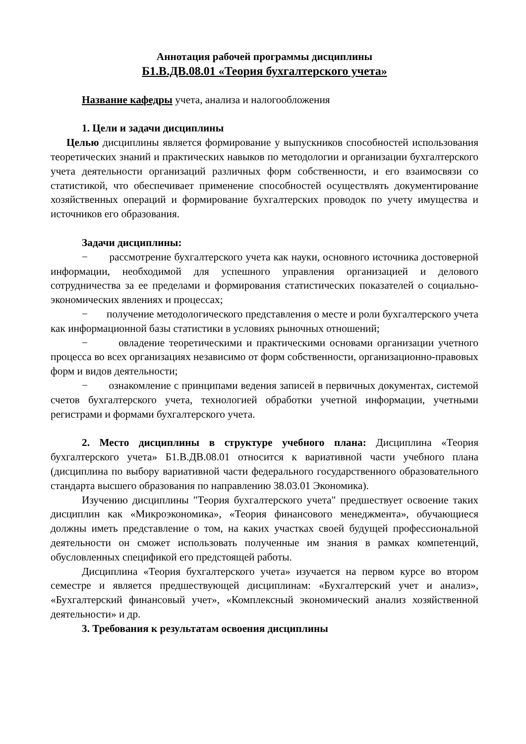Аннотация рабочей программы дисциплины
Б1.В.ДВ.08.01 «Теория бухгалтерского учета»
Название кафедры учета, анализа и налогообложения
1. Цели и задачи дисциплины
Целью дисциплины является формирование у выпускников способностей использования теоретических знаний и практических навыков по методологии и организации бухгалтерского учета деятельности организаций различных форм собственности, и его взаимосвязи со статистикой, что обеспечивает применение способностей осуществлять документирование хозяйственных операций и формирование бухгалтерских проводок по учету имущества и источников его образования.
Задачи дисциплины:
− рассмотрение бухгалтерского учета как науки, основного источника достоверной информации, необходимой для успешного управления организацией и делового сотрудничества за ее пределами и формирования статистических показателей о социально-экономических явлениях и процессах;
− получение методологического представления о месте и роли бухгалтерского учета как информационной базы статистики в условиях рыночных отношений;
− овладение теоретическими и практическими основами организации учетного процесса во всех организациях независимо от форм собственности, организационно-правовых форм и видов деятельности;
− ознакомление с принципами ведения записей в первичных документах, системой счетов бухгалтерского учета, технологией обработки учетной информации, учетными регистрами и формами бухгалтерского учета.
2. Место дисциплины в структуре учебного плана: Дисциплина «Теория бухгалтерского учета» Б1.В.ДВ.08.01 относится к вариативной части учебного плана (дисциплина по выбору вариативной части федерального государственного образовательного стандарта высшего образования по направлению 38.03.01 Экономика).
Изучению дисциплины "Теория бухгалтерского учета" предшествует освоение таких дисциплин как «Микроэкономика», «Теория финансового менеджмента», обучающиеся должны иметь представление о том, на каких участках своей будущей профессиональной деятельности он сможет использовать полученные им знания в рамках компетенций, обусловленных спецификой его предстоящей работы.
Дисциплина «Теория бухгалтерского учета» изучается на первом курсе во втором семестре и является предшествующей дисциплинам: «Бухгалтерский учет и анализ», «Бухгалтерский финансовый учет», «Комплексный экономический анализ хозяйственной деятельности» и др.
3. Требования к результатам освоения дисциплины